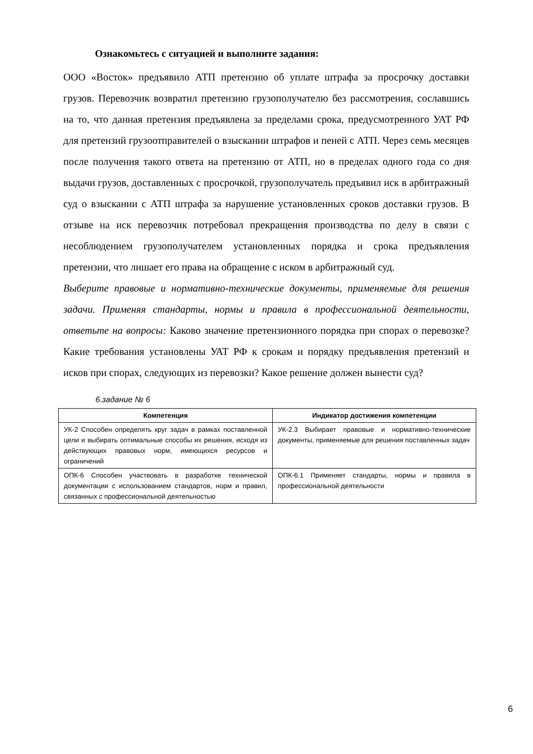Ознакомьтесь с ситуацией и выполните задания:
ООО «Восток» предъявило АТП претензию об уплате штрафа за просрочку доставки грузов. Перевозчик возвратил претензию грузополучателю без рассмотрения, сославшись на то, что данная претензия предъявлена за пределами срока, предусмотренного УАТ РФ для претензий грузоотправителей о взыскании штрафов и пеней с АТП. Через семь месяцев после получения такого ответа на претензию от АТП, но в пределах одного года со дня выдачи грузов, доставленных с просрочкой, грузополучатель предъявил иск в арбитражный суд о взыскании с АТП штрафа за нарушение установленных сроков доставки грузов. В отзыве на иск перевозчик потребовал прекращения производства по делу в связи с несоблюдением грузополучателем установленных порядка и срока предъявления претензии, что лишает его права на обращение с иском в арбитражный суд.
Выберите правовые и нормативно-технические документы, применяемые для решения задачи. Применяя стандарты, нормы и правила в профессиональной деятельности, ответьте на вопросы: Каково значение претензионного порядка при спорах о перевозке? Какие требования установлены УАТ РФ к срокам и порядку предъявления претензий и исков при спорах, следующих из перевозки? Какое решение должен вынести суд?
6.задание № 6
| Компетенция | Индикатор достижения компетенции |
| --- | --- |
| УК-2 Способен определять круг задач в рамках поставленной цели и выбирать оптимальные способы их решения, исходя из действующих правовых норм, имеющихся ресурсов и ограничений | УК-2.3 Выбирает правовые и нормативно-технические документы, применяемые для решения поставленных задач |
| ОПК-6 Способен участвовать в разработке технической документации с использованием стандартов, норм и правил, связанных с профессиональной деятельностью | ОПК-6.1 Применяет стандарты, нормы и правила в профессиональной деятельности |
6